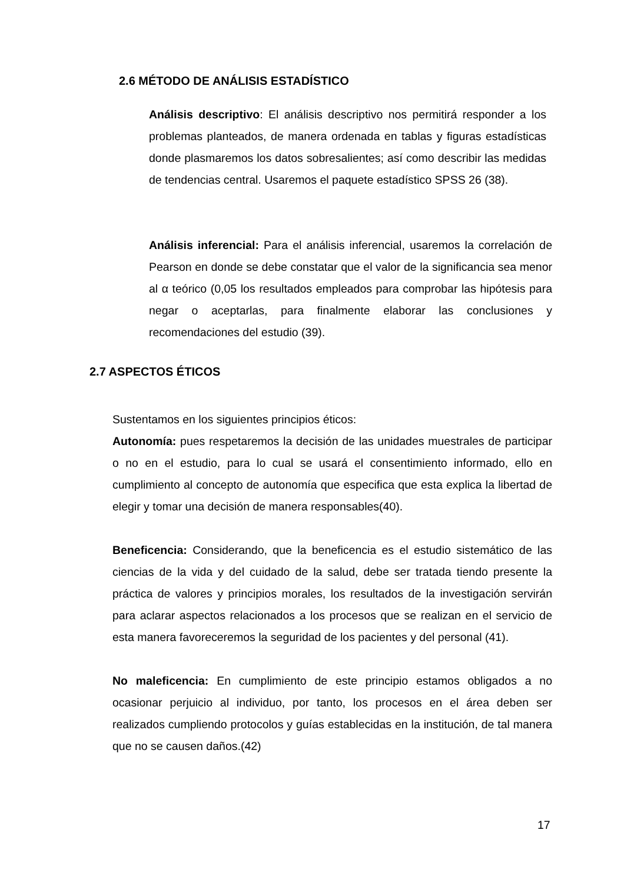2.6 MÉTODO DE ANÁLISIS ESTADÍSTICO
Análisis descriptivo: El análisis descriptivo nos permitirá responder a los problemas planteados, de manera ordenada en tablas y figuras estadísticas donde plasmaremos los datos sobresalientes; así como describir las medidas de tendencias central. Usaremos el paquete estadístico SPSS 26 (38).
Análisis inferencial: Para el análisis inferencial, usaremos la correlación de Pearson en donde se debe constatar que el valor de la significancia sea menor al α teórico (0,05 los resultados empleados para comprobar las hipótesis para negar o aceptarlas, para finalmente elaborar las conclusiones y recomendaciones del estudio (39).
2.7 ASPECTOS ÉTICOS
Sustentamos en los siguientes principios éticos:
Autonomía: pues respetaremos la decisión de las unidades muestrales de participar o no en el estudio, para lo cual se usará el consentimiento informado, ello en cumplimiento al concepto de autonomía que especifica que esta explica la libertad de elegir y tomar una decisión de manera responsables(40).
Beneficencia: Considerando, que la beneficencia es el estudio sistemático de las ciencias de la vida y del cuidado de la salud, debe ser tratada tiendo presente la práctica de valores y principios morales, los resultados de la investigación servirán para aclarar aspectos relacionados a los procesos que se realizan en el servicio de esta manera favoreceremos la seguridad de los pacientes y del personal (41).
No maleficencia: En cumplimiento de este principio estamos obligados a no ocasionar perjuicio al individuo, por tanto, los procesos en el área deben ser realizados cumpliendo protocolos y guías establecidas en la institución, de tal manera que no se causen daños.(42)
17